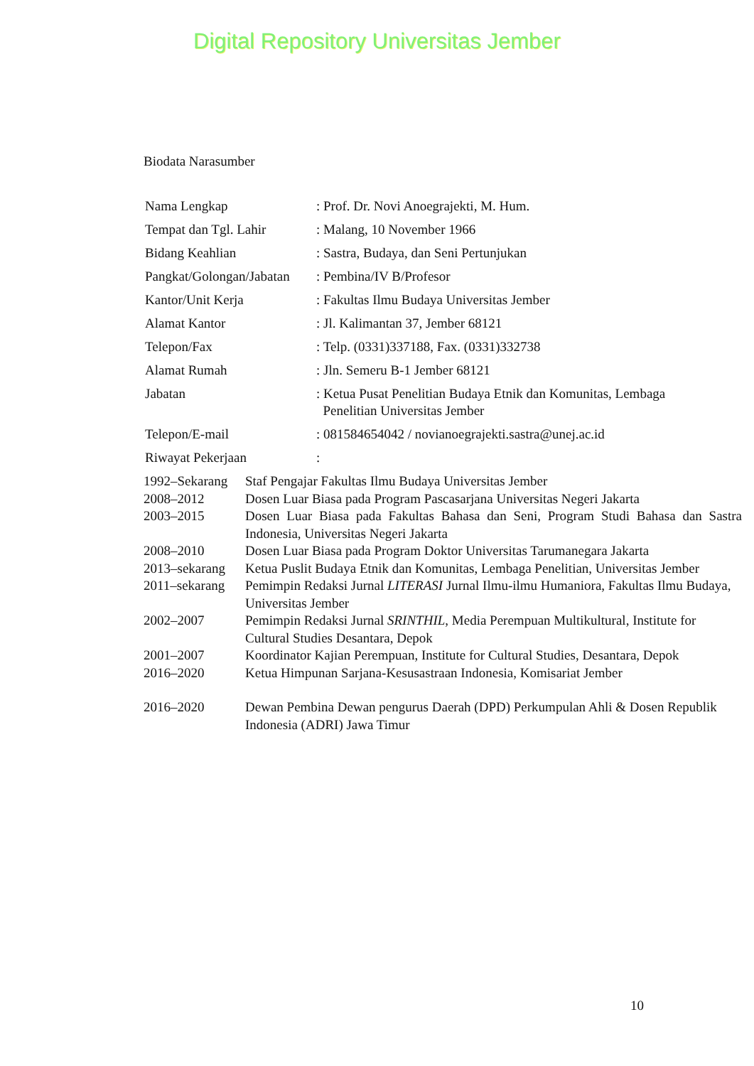Digital Repository Universitas Jember
Biodata Narasumber
| Nama Lengkap | : Prof. Dr. Novi Anoegrajekti, M. Hum. |
| Tempat dan Tgl. Lahir | : Malang, 10 November 1966 |
| Bidang Keahlian | : Sastra, Budaya, dan Seni Pertunjukan |
| Pangkat/Golongan/Jabatan | : Pembina/IV B/Profesor |
| Kantor/Unit Kerja | : Fakultas Ilmu Budaya Universitas Jember |
| Alamat Kantor | : Jl. Kalimantan 37, Jember 68121 |
| Telepon/Fax | : Telp. (0331)337188, Fax. (0331)332738 |
| Alamat Rumah | : Jln. Semeru B-1 Jember 68121 |
| Jabatan | : Ketua Pusat Penelitian Budaya Etnik dan Komunitas, Lembaga Penelitian Universitas Jember |
| Telepon/E-mail | : 081584654042 / novianoegrajekti.sastra@unej.ac.id |
| Riwayat Pekerjaan | : |
| 1992–Sekarang | Staf Pengajar Fakultas Ilmu Budaya Universitas Jember |
| 2008–2012 | Dosen Luar Biasa pada Program Pascasarjana Universitas Negeri Jakarta |
| 2003–2015 | Dosen Luar Biasa pada Fakultas Bahasa dan Seni, Program Studi Bahasa dan Sastra Indonesia, Universitas Negeri Jakarta |
| 2008–2010 | Dosen Luar Biasa pada Program Doktor Universitas Tarumanegara Jakarta |
| 2013–sekarang | Ketua Puslit Budaya Etnik dan Komunitas, Lembaga Penelitian, Universitas Jember |
| 2011–sekarang | Pemimpin Redaksi Jurnal LITERASI Jurnal Ilmu-ilmu Humaniora, Fakultas Ilmu Budaya, Universitas Jember |
| 2002–2007 | Pemimpin Redaksi Jurnal SRINTHIL , Media Perempuan Multikultural, Institute for Cultural Studies Desantara, Depok |
| 2001–2007 | Koordinator Kajian Perempuan, Institute for Cultural Studies, Desantara, Depok |
| 2016–2020 | Ketua Himpunan Sarjana-Kesusastraan Indonesia, Komisariat Jember |
| 2016–2020 | Dewan Pembina Dewan pengurus Daerah (DPD) Perkumpulan Ahli & Dosen Republik Indonesia (ADRI) Jawa Timur |
10